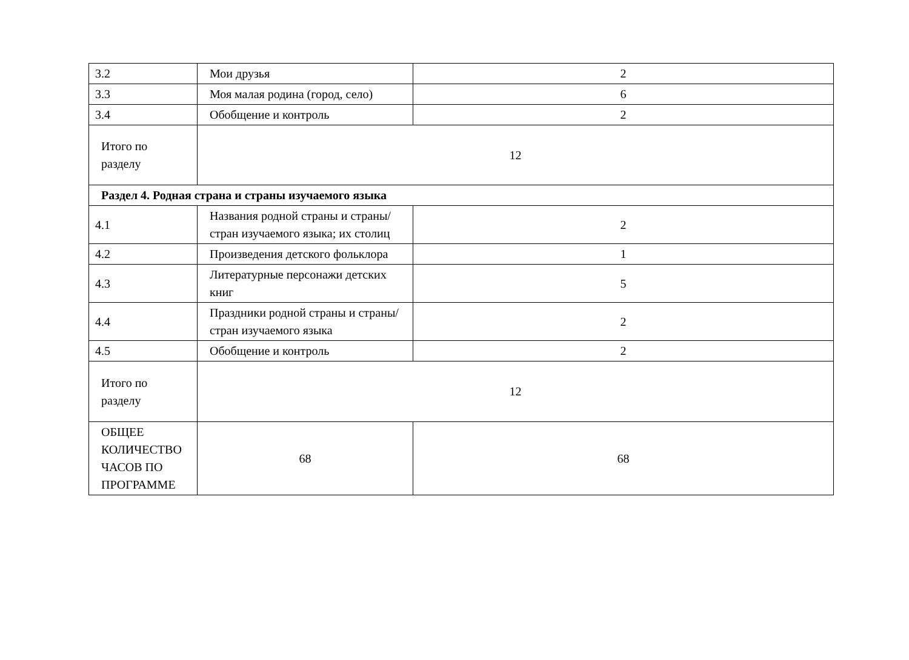| 3.2 | Мои друзья | 2 |
| 3.3 | Моя малая родина (город, село) | 6 |
| 3.4 | Обобщение и контроль | 2 |
| Итого по разделу | 12 | |
| Раздел 4. Родная страна и страны изучаемого языка | | |
| 4.1 | Названия родной страны и страны/стран изучаемого языка; их столиц | 2 |
| 4.2 | Произведения детского фольклора | 1 |
| 4.3 | Литературные персонажи детских книг | 5 |
| 4.4 | Праздники родной страны и страны/стран изучаемого языка | 2 |
| 4.5 | Обобщение и контроль | 2 |
| Итого по разделу | 12 | |
| ОБЩЕЕ КОЛИЧЕСТВО ЧАСОВ ПО ПРОГРАММЕ | 68 | 68 |